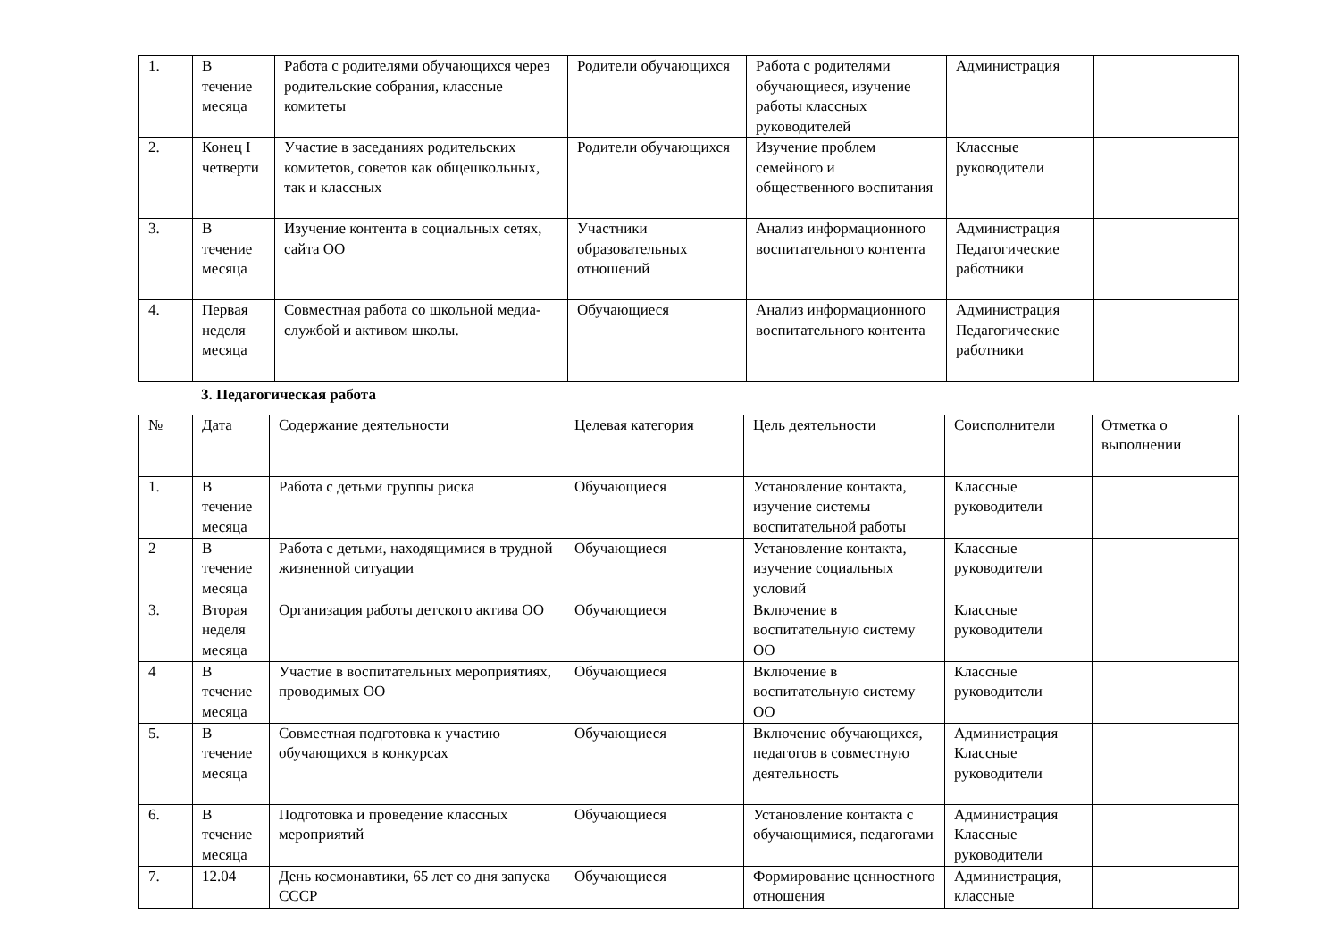| 1. | В течение месяца | Работа с родителями обучающихся через родительские собрания, классные комитеты | Родители обучающихся | Работа с родителями обучающиеся, изучение работы классных руководителей | Администрация | |
| 2. | Конец I четверти | Участие в заседаниях родительских комитетов, советов как общешкольных, так и классных | Родители обучающихся | Изучение проблем семейного и общественного воспитания | Классные руководители | |
| 3. | В течение месяца | Изучение контента в социальных сетях, сайта ОО | Участники образовательных отношений | Анализ информационного воспитательного контента | Администрация Педагогические работники | |
| 4. | Первая неделя месяца | Совместная работа со школьной медиа-службой и активом школы. | Обучающиеся | Анализ информационного воспитательного контента | Администрация Педагогические работники | |
3. Педагогическая работа
| № | Дата | Содержание деятельности | Целевая категория | Цель деятельности | Соисполнители | Отметка о выполнении |
| --- | --- | --- | --- | --- | --- | --- |
| 1. | В течение месяца | Работа с детьми группы риска | Обучающиеся | Установление контакта, изучение системы воспитательной работы | Классные руководители | |
| 2 | В течение месяца | Работа с детьми, находящимися в трудной жизненной ситуации | Обучающиеся | Установление контакта, изучение социальных условий | Классные руководители | |
| 3. | Вторая неделя месяца | Организация работы детского актива ОО | Обучающиеся | Включение в воспитательную систему ОО | Классные руководители | |
| 4 | В течение месяца | Участие в воспитательных мероприятиях, проводимых ОО | Обучающиеся | Включение в воспитательную систему ОО | Классные руководители | |
| 5. | В течение месяца | Совместная подготовка к участию обучающихся в конкурсах | Обучающиеся | Включение обучающихся, педагогов в совместную деятельность | Администрация Классные руководители | |
| 6. | В течение месяца | Подготовка и проведение классных мероприятий | Обучающиеся | Установление контакта с обучающимися, педагогами | Администрация Классные руководители | |
| 7. | 12.04 | День космонавтики, 65 лет со дня запуска СССР | Обучающиеся | Формирование ценностного отношения | Администрация, классные | |